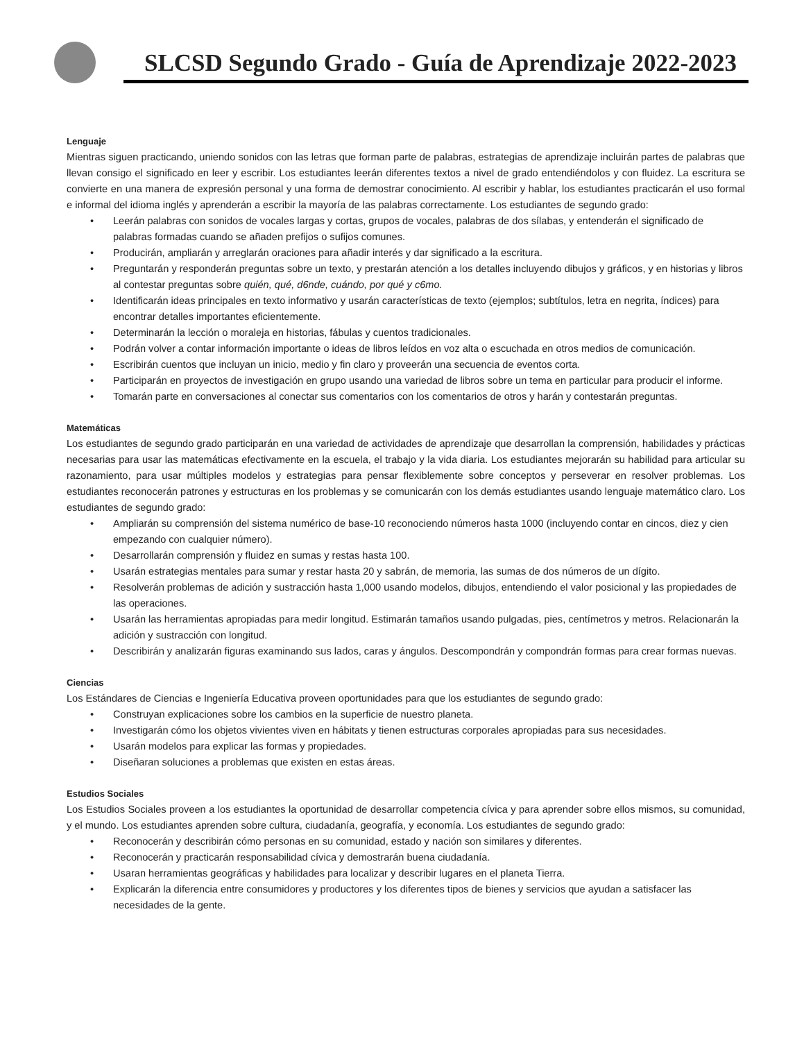SLCSD Segundo Grado - Guía de Aprendizaje 2022-2023
Lenguaje
Mientras siguen practicando, uniendo sonidos con las letras que forman parte de palabras, estrategias de aprendizaje incluirán partes de palabras que llevan consigo el significado en leer y escribir. Los estudiantes leerán diferentes textos a nivel de grado entendiéndolos y con fluidez. La escritura se convierte en una manera de expresión personal y una forma de demostrar conocimiento. Al escribir y hablar, los estudiantes practicarán el uso formal e informal del idioma inglés y aprenderán a escribir la mayoría de las palabras correctamente. Los estudiantes de segundo grado:
• Leerán palabras con sonidos de vocales largas y cortas, grupos de vocales, palabras de dos sílabas, y entenderán el significado de palabras formadas cuando se añaden prefijos o sufijos comunes.
• Producirán, ampliarán y arreglarán oraciones para añadir interés y dar significado a la escritura.
• Preguntarán y responderán preguntas sobre un texto, y prestarán atención a los detalles incluyendo dibujos y gráficos, y en historias y libros al contestar preguntas sobre quién, qué, d6nde, cuándo, por qué y c6mo.
• Identificarán ideas principales en texto informativo y usarán características de texto (ejemplos; subtítulos, letra en negrita, índices) para encontrar detalles importantes eficientemente.
• Determinarán la lección o moraleja en historias, fábulas y cuentos tradicionales.
• Podrán volver a contar información importante o ideas de libros leídos en voz alta o escuchada en otros medios de comunicación.
• Escribirán cuentos que incluyan un inicio, medio y fin claro y proveerán una secuencia de eventos corta.
• Participarán en proyectos de investigación en grupo usando una variedad de libros sobre un tema en particular para producir el informe.
• Tomarán parte en conversaciones al conectar sus comentarios con los comentarios de otros y harán y contestarán preguntas.
Matemáticas
Los estudiantes de segundo grado participarán en una variedad de actividades de aprendizaje que desarrollan la comprensión, habilidades y prácticas necesarias para usar las matemáticas efectivamente en la escuela, el trabajo y la vida diaria. Los estudiantes mejorarán su habilidad para articular su razonamiento, para usar múltiples modelos y estrategias para pensar flexiblemente sobre conceptos y perseverar en resolver problemas. Los estudiantes reconocerán patrones y estructuras en los problemas y se comunicarán con los demás estudiantes usando lenguaje matemático claro. Los estudiantes de segundo grado:
• Ampliarán su comprensión del sistema numérico de base-10 reconociendo números hasta 1000 (incluyendo contar en cincos, diez y cien empezando con cualquier número).
• Desarrollarán comprensión y fluidez en sumas y restas hasta 100.
• Usarán estrategias mentales para sumar y restar hasta 20 y sabrán, de memoria, las sumas de dos números de un dígito.
• Resolverán problemas de adición y sustracción hasta 1,000 usando modelos, dibujos, entendiendo el valor posicional y las propiedades de las operaciones.
• Usarán las herramientas apropiadas para medir longitud. Estimarán tamaños usando pulgadas, pies, centímetros y metros. Relacionarán la adición y sustracción con longitud.
• Describirán y analizarán figuras examinando sus lados, caras y ángulos. Descompondrán y compondrán formas para crear formas nuevas.
Ciencias
Los Estándares de Ciencias e Ingeniería Educativa proveen oportunidades para que los estudiantes de segundo grado:
• Construyan explicaciones sobre los cambios en la superficie de nuestro planeta.
• Investigarán cómo los objetos vivientes viven en hábitats y tienen estructuras corporales apropiadas para sus necesidades.
• Usarán modelos para explicar las formas y propiedades.
• Diseñaran soluciones a problemas que existen en estas áreas.
Estudios Sociales
Los Estudios Sociales proveen a los estudiantes la oportunidad de desarrollar competencia cívica y para aprender sobre ellos mismos, su comunidad, y el mundo. Los estudiantes aprenden sobre cultura, ciudadanía, geografía, y economía. Los estudiantes de segundo grado:
• Reconocerán y describirán cómo personas en su comunidad, estado y nación son similares y diferentes.
• Reconocerán y practicarán responsabilidad cívica y demostrarán buena ciudadanía.
• Usaran herramientas geográficas y habilidades para localizar y describir lugares en el planeta Tierra.
• Explicarán la diferencia entre consumidores y productores y los diferentes tipos de bienes y servicios que ayudan a satisfacer las necesidades de la gente.